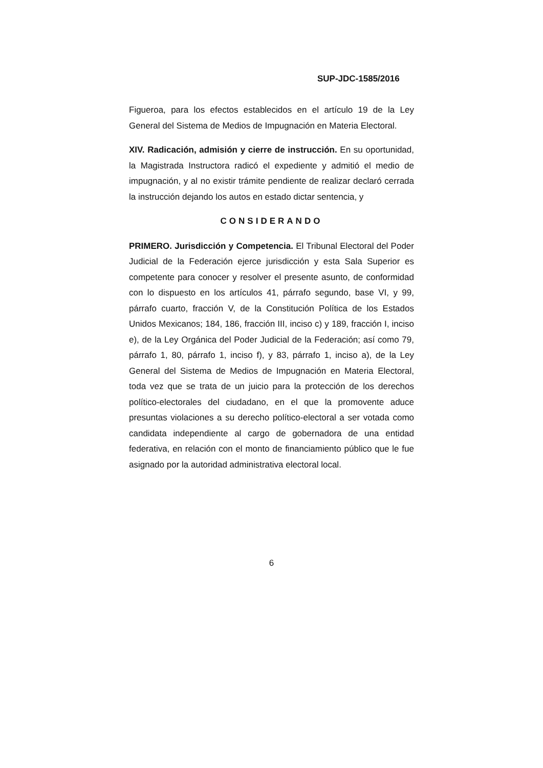SUP-JDC-1585/2016
Figueroa, para los efectos establecidos en el artículo 19 de la Ley General del Sistema de Medios de Impugnación en Materia Electoral.
XIV. Radicación, admisión y cierre de instrucción. En su oportunidad, la Magistrada Instructora radicó el expediente y admitió el medio de impugnación, y al no existir trámite pendiente de realizar declaró cerrada la instrucción dejando los autos en estado dictar sentencia, y
CONSIDERANDO
PRIMERO. Jurisdicción y Competencia. El Tribunal Electoral del Poder Judicial de la Federación ejerce jurisdicción y esta Sala Superior es competente para conocer y resolver el presente asunto, de conformidad con lo dispuesto en los artículos 41, párrafo segundo, base VI, y 99, párrafo cuarto, fracción V, de la Constitución Política de los Estados Unidos Mexicanos; 184, 186, fracción III, inciso c) y 189, fracción I, inciso e), de la Ley Orgánica del Poder Judicial de la Federación; así como 79, párrafo 1, 80, párrafo 1, inciso f), y 83, párrafo 1, inciso a), de la Ley General del Sistema de Medios de Impugnación en Materia Electoral, toda vez que se trata de un juicio para la protección de los derechos político-electorales del ciudadano, en el que la promovente aduce presuntas violaciones a su derecho político-electoral a ser votada como candidata independiente al cargo de gobernadora de una entidad federativa, en relación con el monto de financiamiento público que le fue asignado por la autoridad administrativa electoral local.
6